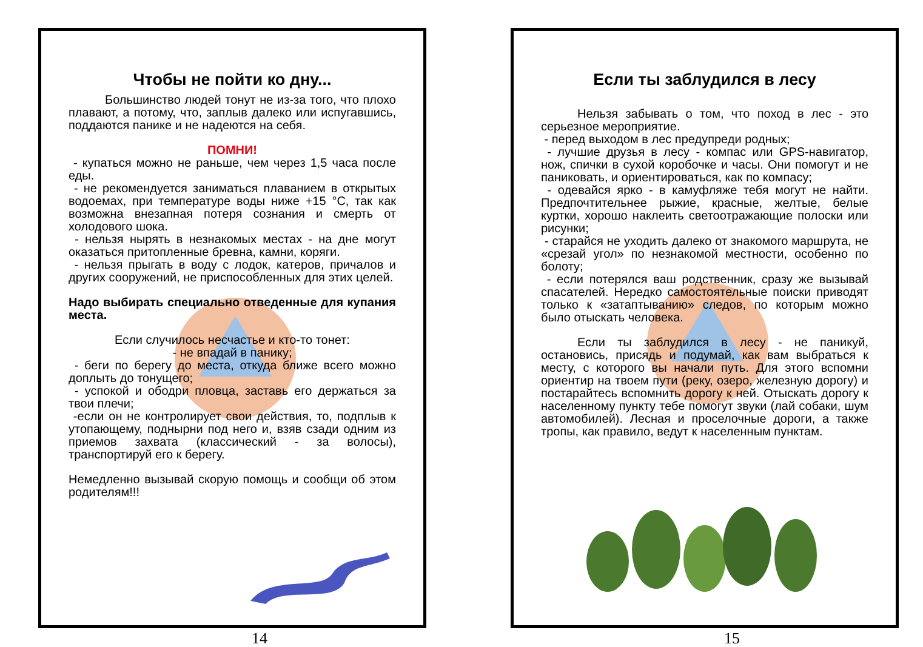Чтобы не пойти ко дну...
Большинство людей тонут не из-за того, что плохо плавают, а потому, что, заплыв далеко или испугавшись, поддаются панике и не надеются на себя.
ПОМНИ!
- купаться можно не раньше, чем через 1,5 часа после еды.
- не рекомендуется заниматься плаванием в открытых водоемах, при температуре воды ниже +15 °С, так как возможна внезапная потеря сознания и смерть от холодового шока.
- нельзя нырять в незнакомых местах - на дне могут оказаться притопленные бревна, камни, коряги.
- нельзя прыгать в воду с лодок, катеров, причалов и других сооружений, не приспособленных для этих целей.
Надо выбирать специально отведенные для купания места.
Если случилось несчастье и кто-то тонет:
- не впадай в панику;
- беги по берегу до места, откуда ближе всего можно доплыть до тонущего;
- успокой и ободри пловца, заставь его держаться за твои плечи;
-если он не контролирует свои действия, то, подплыв к утопающему, поднырни под него и, взяв сзади одним из приемов захвата (классический - за волосы), транспортируй его к берегу.
Немедленно вызывай скорую помощь и сообщи об этом родителям!!!
14
Если ты заблудился в лесу
Нельзя забывать о том, что поход в лес - это серьезное мероприятие.
- перед выходом в лес предупреди родных;
- лучшие друзья в лесу - компас или GPS-навигатор, нож, спички в сухой коробочке и часы. Они помогут и не паниковать, и ориентироваться, как по компасу;
- одевайся ярко - в камуфляже тебя могут не найти. Предпочтительнее рыжие, красные, желтые, белые куртки, хорошо наклеить светоотражающие полоски или рисунки;
- старайся не уходить далеко от знакомого маршрута, не «срезай угол» по незнакомой местности, особенно по болоту;
- если потерялся ваш родственник, сразу же вызывай спасателей. Нередко самостоятельные поиски приводят только к «затаптыванию» следов, по которым можно было отыскать человека.
Если ты заблудился в лесу - не паникуй, остановись, присядь и подумай, как вам выбраться к месту, с которого вы начали путь. Для этого вспомни ориентир на твоем пути (реку, озеро, железную дорогу) и постарайтесь вспомнить дорогу к ней. Отыскать дорогу к населенному пункту тебе помогут звуки (лай собаки, шум автомобилей). Лесная и проселочные дороги, а также тропы, как правило, ведут к населенным пунктам.
15